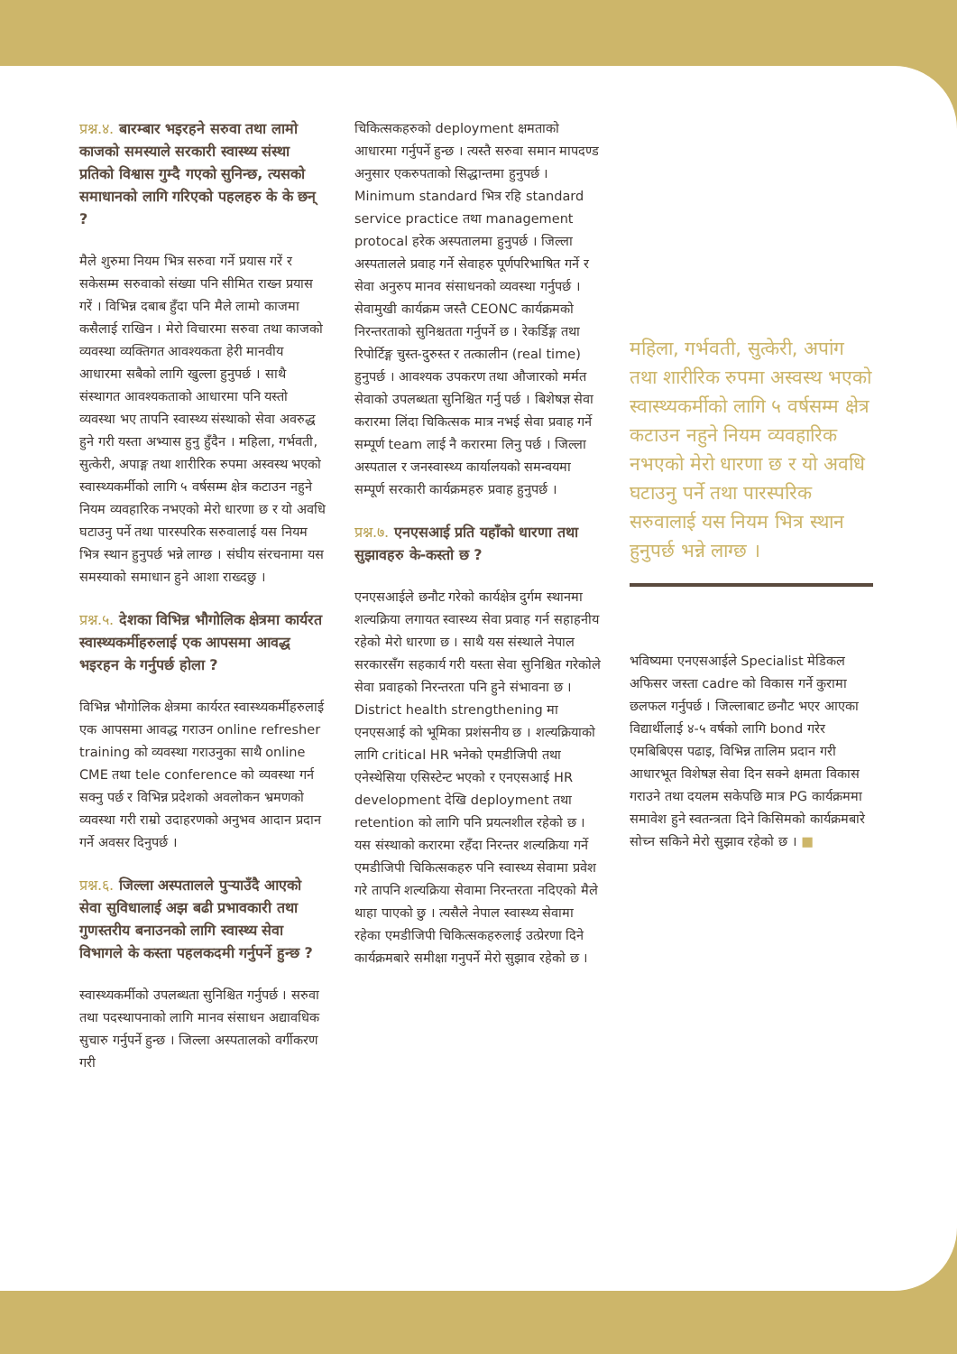प्रश्न.४. बारम्बार भइरहने सरुवा तथा लामो काजको समस्याले सरकारी स्वास्थ्य संस्था प्रतिको विश्वास गुम्दै गएको सुनिन्छ, त्यसको समाधानको लागि गरिएको पहलहरु के के छन् ?
मैले शुरुमा नियम भित्र सरुवा गर्ने प्रयास गरें र सकेसम्म सरुवाको संख्या पनि सीमित राख्न प्रयास गरें । विभिन्न दबाब हुँदा पनि मैले लामो काजमा कसैलाई राखिन । मेरो विचारमा सरुवा तथा काजको व्यवस्था व्यक्तिगत आवश्यकता हेरी मानवीय आधारमा सबैको लागि खुल्ला हुनुपर्छ । साथै संस्थागत आवश्यकताको आधारमा पनि यस्तो व्यवस्था भए तापनि स्वास्थ्य संस्थाको सेवा अवरुद्ध हुने गरी यस्ता अभ्यास हुनु हुँदैन । महिला, गर्भवती, सुत्केरी, अपाङ्ग तथा शारीरिक रुपमा अस्वस्थ भएको स्वास्थ्यकर्मीको लागि ५ वर्षसम्म क्षेत्र कटाउन नहुने नियम व्यवहारिक नभएको मेरो धारणा छ र यो अवधि घटाउनु पर्ने तथा पारस्परिक सरुवालाई यस नियम भित्र स्थान हुनुपर्छ भन्ने लाग्छ । संघीय संरचनामा यस समस्याको समाधान हुने आशा राख्दछु ।
प्रश्न.५. देशका विभिन्न भौगोलिक क्षेत्रमा कार्यरत स्वास्थ्यकर्मीहरुलाई एक आपसमा आवद्ध भइरहन के गर्नुपर्छ होला ?
विभिन्न भौगोलिक क्षेत्रमा कार्यरत स्वास्थ्यकर्मीहरुलाई एक आपसमा आवद्ध गराउन online refresher training को व्यवस्था गराउनुका साथै online CME तथा tele conference को व्यवस्था गर्न सक्नु पर्छ र विभिन्न प्रदेशको अवलोकन भ्रमणको व्यवस्था गरी राम्रो उदाहरणको अनुभव आदान प्रदान गर्ने अवसर दिनुपर्छ ।
प्रश्न.६. जिल्ला अस्पतालले पुर्‍याउँदै आएको सेवा सुविधालाई अझ बढी प्रभावकारी तथा गुणस्तरीय बनाउनको लागि स्वास्थ्य सेवा विभागले के कस्ता पहलकदमी गर्नुपर्ने हुन्छ ?
स्वास्थ्यकर्मीको उपलब्धता सुनिश्चित गर्नुपर्छ । सरुवा तथा पदस्थापनाको लागि मानव संसाधन अद्यावधिक सुचारु गर्नुपर्ने हुन्छ । जिल्ला अस्पतालको वर्गीकरण गरी
चिकित्सकहरुको deployment क्षमताको आधारमा गर्नुपर्ने हुन्छ । त्यस्तै सरुवा समान मापदण्ड अनुसार एकरुपताको सिद्धान्तमा हुनुपर्छ । Minimum standard भित्र रहि standard service practice तथा management protocal हरेक अस्पतालमा हुनुपर्छ । जिल्ला अस्पतालले प्रवाह गर्ने सेवाहरु पूर्णपरिभाषित गर्ने र सेवा अनुरुप मानव संसाधनको व्यवस्था गर्नुपर्छ । सेवामुखी कार्यक्रम जस्तै CEONC कार्यक्रमको निरन्तरताको सुनिश्चतता गर्नुपर्ने छ । रेकर्डिङ्ग तथा रिपोर्टिङ्ग चुस्त-दुरुस्त र तत्कालीन (real time) हुनुपर्छ । आवश्यक उपकरण तथा औजारको मर्मत सेवाको उपलब्धता सुनिश्चित गर्नु पर्छ । बिशेषज्ञ सेवा करारमा लिंदा चिकित्सक मात्र नभई सेवा प्रवाह गर्ने सम्पूर्ण team लाई नै करारमा लिनु पर्छ । जिल्ला अस्पताल र जनस्वास्थ्य कार्यालयको समन्वयमा सम्पूर्ण सरकारी कार्यक्रमहरु प्रवाह हुनुपर्छ ।
प्रश्न.७. एनएसआई प्रति यहाँको धारणा तथा सुझावहरु के-कस्तो छ ?
एनएसआईले छनौट गरेको कार्यक्षेत्र दुर्गम स्थानमा शल्यक्रिया लगायत स्वास्थ्य सेवा प्रवाह गर्न सहाहनीय रहेको मेरो धारणा छ । साथै यस संस्थाले नेपाल सरकारसँग सहकार्य गरी यस्ता सेवा सुनिश्चित गरेकोले सेवा प्रवाहको निरन्तरता पनि हुने संभावना छ । District health strengthening मा एनएसआई को भूमिका प्रशंसनीय छ । शल्यक्रियाको लागि critical HR भनेको एमडीजिपी तथा एनेस्थेसिया एसिस्टेन्ट भएको र एनएसआई HR development देखि deployment तथा retention को लागि पनि प्रयत्नशील रहेको छ । यस संस्थाको करारमा रहँदा निरन्तर शल्यक्रिया गर्ने एमडीजिपी चिकित्सकहरु पनि स्वास्थ्य सेवामा प्रवेश गरे तापनि शल्यक्रिया सेवामा निरन्तरता नदिएको मैले थाहा पाएको छु । त्यसैले नेपाल स्वास्थ्य सेवामा रहेका एमडीजिपी चिकित्सकहरुलाई उत्प्रेरणा दिने कार्यक्रमबारे समीक्षा गनुपर्ने मेरो सुझाव रहेको छ ।
महिला, गर्भवती, सुत्केरी, अपांग तथा शारीरिक रुपमा अस्वस्थ भएको स्वास्थ्यकर्मीको लागि ५ वर्षसम्म क्षेत्र कटाउन नहुने नियम व्यवहारिक नभएको मेरो धारणा छ र यो अवधि घटाउनु पर्ने तथा पारस्परिक सरुवालाई यस नियम भित्र स्थान हुनुपर्छ भन्ने लाग्छ ।
भविष्यमा एनएसआईले Specialist मेडिकल अफिसर जस्ता cadre को विकास गर्ने कुरामा छलफल गर्नुपर्छ । जिल्लाबाट छनौट भएर आएका विद्यार्थीलाई ४-५ वर्षको लागि bond गरेर एमबिबिएस पढाइ, विभिन्न तालिम प्रदान गरी आधारभूत विशेषज्ञ सेवा दिन सक्ने क्षमता विकास गराउने तथा दयलम सकेपछि मात्र PG कार्यक्रममा समावेश हुने स्वतन्त्रता दिने किसिमको कार्यक्रमबारे सोच्न सकिने मेरो सुझाव रहेको छ । ■